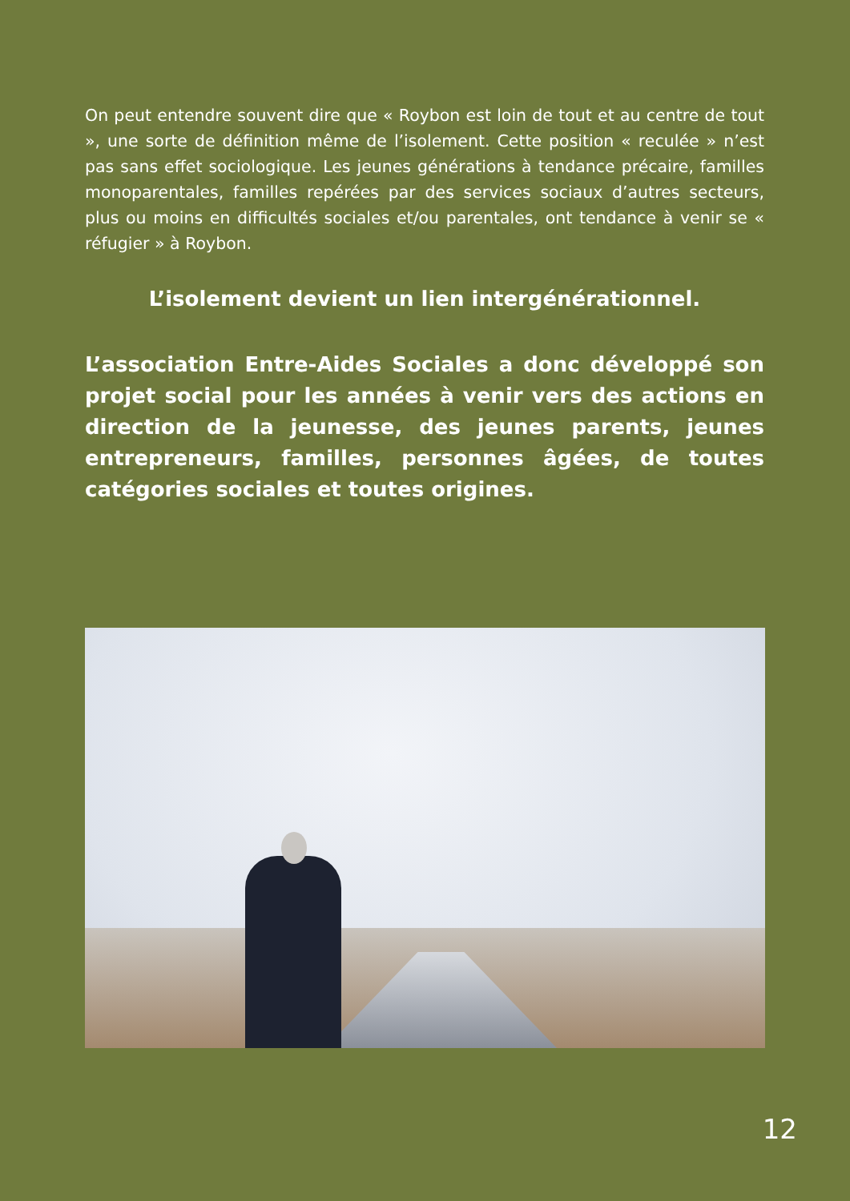On peut entendre souvent dire que « Roybon est loin de tout et au centre de tout », une sorte de définition même de l’isolement. Cette position « reculée » n’est pas sans effet sociologique. Les jeunes générations à tendance précaire, familles monoparentales, familles repérées par des services sociaux d’autres secteurs, plus ou moins en difficultés sociales et/ou parentales, ont tendance à venir se « réfugier » à Roybon.
L’isolement devient un lien intergénérationnel.
L’association Entre-Aides Sociales a donc développé son projet social pour les années à venir vers des actions en direction de la jeunesse, des jeunes parents, jeunes entrepreneurs, familles, personnes âgées, de toutes catégories sociales et toutes origines.
12